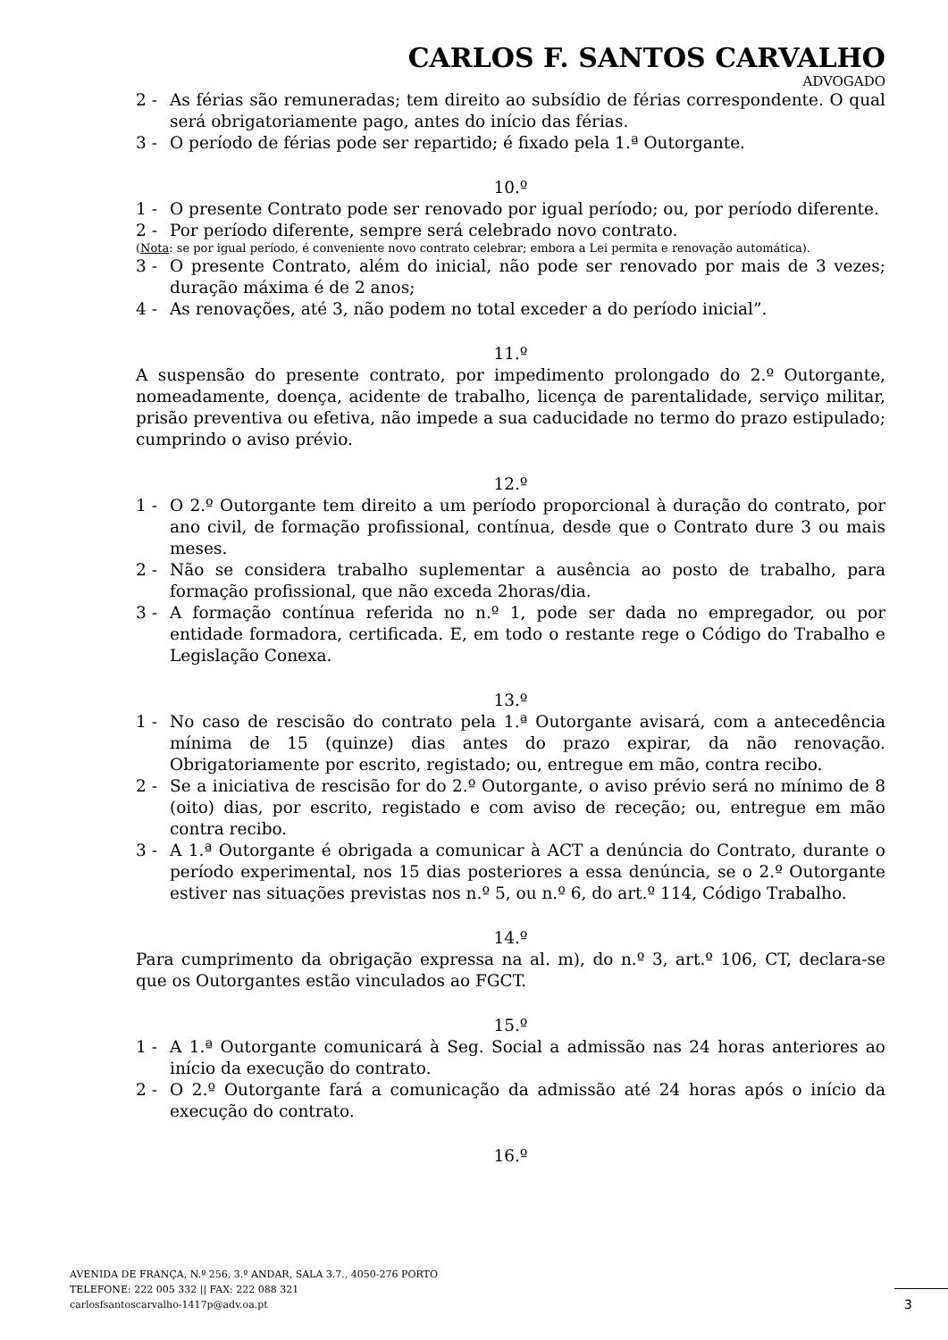CARLOS F. SANTOS CARVALHO
ADVOGADO
2 - As férias são remuneradas; tem direito ao subsídio de férias correspondente. O qual será obrigatoriamente pago, antes do início das férias.
3 - O período de férias pode ser repartido; é fixado pela 1.ª Outorgante.
10.º
1 - O presente Contrato pode ser renovado por igual período; ou, por período diferente.
2 - Por período diferente, sempre será celebrado novo contrato.
(Nota: se por igual período, é conveniente novo contrato celebrar; embora a Lei permita e renovação automática).
3 - O presente Contrato, além do inicial, não pode ser renovado por mais de 3 vezes; duração máxima é de 2 anos;
4 - As renovações, até 3, não podem no total exceder a do período inicial”.
11.º
A suspensão do presente contrato, por impedimento prolongado do 2.º Outorgante, nomeadamente, doença, acidente de trabalho, licença de parentalidade, serviço militar, prisão preventiva ou efetiva, não impede a sua caducidade no termo do prazo estipulado; cumprindo o aviso prévio.
12.º
1 - O 2.º Outorgante tem direito a um período proporcional à duração do contrato, por ano civil, de formação profissional, contínua, desde que o Contrato dure 3 ou mais meses.
2 - Não se considera trabalho suplementar a ausência ao posto de trabalho, para formação profissional, que não exceda 2horas/dia.
3 - A formação contínua referida no n.º 1, pode ser dada no empregador, ou por entidade formadora, certificada. E, em todo o restante rege o Código do Trabalho e Legislação Conexa.
13.º
1 - No caso de rescisão do contrato pela 1.ª Outorgante avisará, com a antecedência mínima de 15 (quinze) dias antes do prazo expirar, da não renovação. Obrigatoriamente por escrito, registado; ou, entregue em mão, contra recibo.
2 - Se a iniciativa de rescisão for do 2.º Outorgante, o aviso prévio será no mínimo de 8 (oito) dias, por escrito, registado e com aviso de receção; ou, entregue em mão contra recibo.
3 - A 1.ª Outorgante é obrigada a comunicar à ACT a denúncia do Contrato, durante o período experimental, nos 15 dias posteriores a essa denúncia, se o 2.º Outorgante estiver nas situações previstas nos n.º 5, ou n.º 6, do art.º 114, Código Trabalho.
14.º
Para cumprimento da obrigação expressa na al. m), do n.º 3, art.º 106, CT, declara-se que os Outorgantes estão vinculados ao FGCT.
15.º
1 - A 1.ª Outorgante comunicará à Seg. Social a admissão nas 24 horas anteriores ao início da execução do contrato.
2 - O 2.º Outorgante fará a comunicação da admissão até 24 horas após o início da execução do contrato.
16.º
AVENIDA DE FRANÇA, N.º 256, 3.º ANDAR, SALA 3.7., 4050-276 PORTO
TELEFONE: 222 005 332 || FAX: 222 088 321
carlosfsantoscarvalho-1417p@adv.oa.pt
3